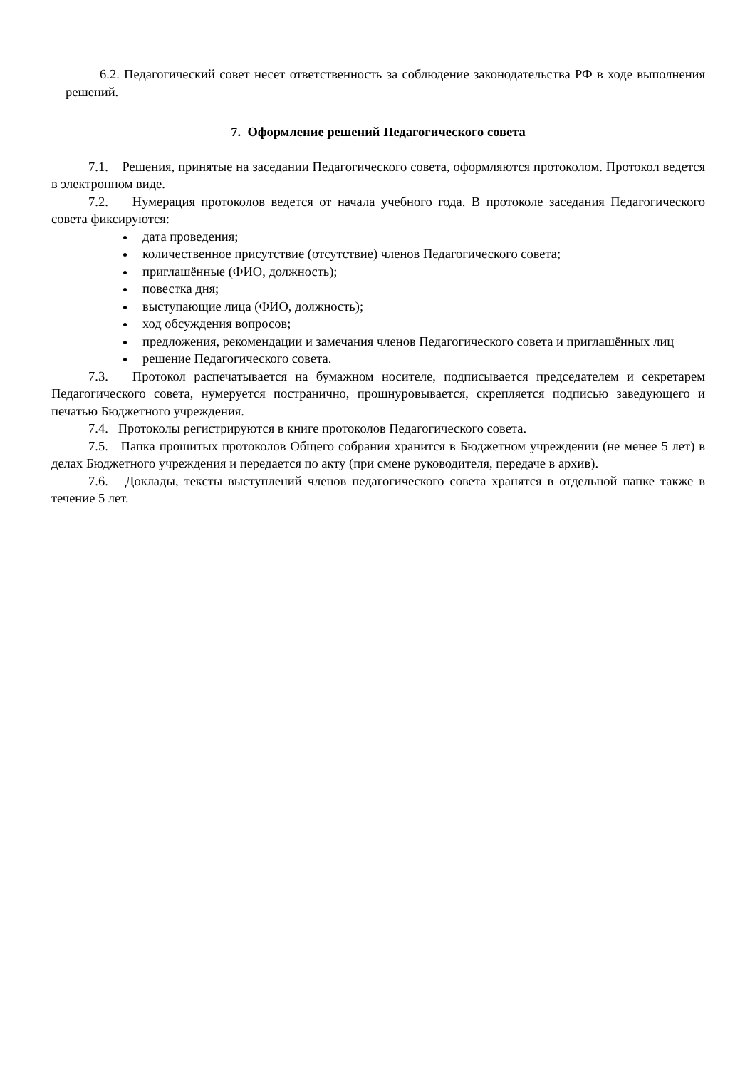6.2. Педагогический совет несет ответственность за соблюдение законодательства РФ в ходе выполнения решений.
7. Оформление решений Педагогического совета
7.1. Решения, принятые на заседании Педагогического совета, оформляются протоколом. Протокол ведется в электронном виде.
7.2. Нумерация протоколов ведется от начала учебного года. В протоколе заседания Педагогического совета фиксируются:
дата проведения;
количественное присутствие (отсутствие) членов Педагогического совета;
приглашённые (ФИО, должность);
повестка дня;
выступающие лица (ФИО, должность);
ход обсуждения вопросов;
предложения, рекомендации и замечания членов Педагогического совета и приглашённых лиц
решение Педагогического совета.
7.3. Протокол распечатывается на бумажном носителе, подписывается председателем и секретарем Педагогического совета, нумеруется постранично, прошнуровывается, скрепляется подписью заведующего и печатью Бюджетного учреждения.
7.4. Протоколы регистрируются в книге протоколов Педагогического совета.
7.5. Папка прошитых протоколов Общего собрания хранится в Бюджетном учреждении (не менее 5 лет) в делах Бюджетного учреждения и передается по акту (при смене руководителя, передаче в архив).
7.6. Доклады, тексты выступлений членов педагогического совета хранятся в отдельной папке также в течение 5 лет.